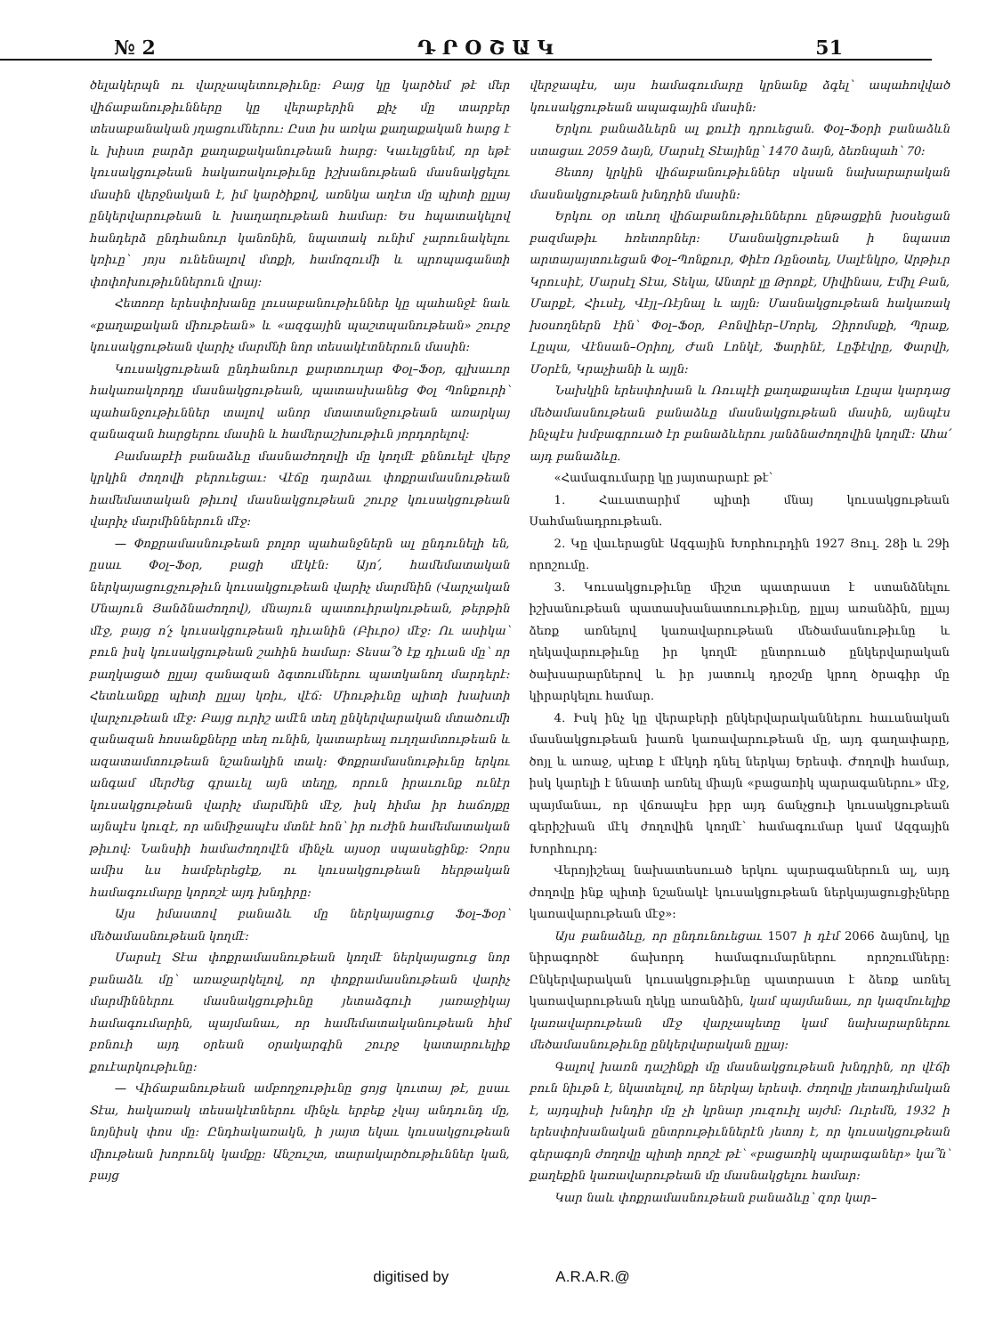№ 2 Դ Ր Օ Շ Ա Կ 51
ծելակերպն ու վարչապետութիւնը։ Բայց կը կարծեմ թէ մեր վիճաբանութիւնները կը վերաբերին քիչ մը տարբեր տեսաբանական յղացումներու։ Ըստ իս առկա քաղաքական հարց է և խիստ բարձր քաղաքականութեան հարց։ Կաւելցնեմ, որ եթէ կուսակցութեան հակառակութիւնը իշխանութեան մասնակցելու մասին վերջնական է, իմ կարծիքով, առնկա աղէտ մը պիտի ըլլայ ընկերվարութեան և խաղաղութեան համար։ Ես հպատակելով հանդերձ ընդհանուր կանոնին, նպատակ ունիմ չարունակելու կռիւը՝ յոյս ունենալով մտքի, համոզումի և պրոպագանտի փոփոխութիւններուն վրայ։
Հետոռր երեսփոխանը լուսաբանութիւններ կը պահանջէ նաև «քաղաքական միութեան» և «ազգային պաշտպանութեան» շուրջ կուսակցութեան վարիչ մարմնի նոր տեսակէտներուն մասին։
Կուսակցութեան ընդհանուր քարտուղար Փօլ–Ֆօր, գլխաւոր հակառակորդը մասնակցութեան, պատասխանեց Փօլ Պոնքուրի՝ պահանջութիւններ տալով անոր մտատանջութեան առարկայ զանազան հարցերու մասին և համերաշխութիւն յորդորելով։
Բամսաբէի բանաձևը մասնաժողովի մը կողմէ քննուելէ վերջ կրկին ժողովի բերուեցաւ։ Վէճը դարձաւ փոքրամասնութեան համեմատական թիւով մասնակցութեան շուրջ կուսակցութեան վարիչ մարմիններուն մէջ։
— Փոքրամասնութեան բոլոր պահանջներն ալ ընդունելի են, ըսաւ Փօլ–Ֆօր, բացի մէկէն։ Այո՛, համեմատական ներկայացուցչութիւն կուսակցութեան վարիչ մարմնին (Վարչական Մնայուն Յանձնաժողով), մնայուն պատուիրակութեան, թերթին մէջ, բայց ո՛չ կուսակցութեան դիւանին (Բիւրօ) մէջ։ Ու ասիկա՝ բուն իսկ կուսակցութեան շահին համար։ Տեսա՞ծ էք դիւան մը՝ որ բաղկացած ըլլայ զանազան ձգտումներու պատկանող մարդերէ։ Հետևանքը պիտի ըլլայ կռիւ, վէճ։ Միութիւնը պիտի խախտի վարչութեան մէջ։ Բայց ուրիշ ամէն տեղ ընկերվարական մտածումի զանազան հոսանքները տեղ ունին, կատարեալ ուղղամտութեան և ազատամտութեան նշանակին տակ։ Փոքրամասնութիւնը երկու անգամ մերժեց գրաւել այն տեղը, որուն իրաւունք ունէր կուսակցութեան վարիչ մարմնին մէջ, իսկ հիմա իր հաճոյքը այնպէս կուզէ, որ անմիջապէս մտնէ հոն՝ իր ուժին համեմատական թիւով։ Նանսիի համաժողովէն մինչև այսօր սպասեցինք։ Չորս ամիս ևս համբերեցէք, ու կուսակցութեան հերթական համագումարը կորոշէ այդ խնդիրը։
Այս իմաստով բանաձև մը ներկայացուց Ֆօլ–Ֆօր՝ մեծամասնութեան կողմէ։
Մարսէլ Տէա փոքրամասնութեան կողմէ ներկայացուց նոր բանաձև մը՝ առաջարկելով, որ փոքրամասնութեան վարիչ մարմիններու մասնակցութիւնը յետաձգուի յառաջիկայ համագումարին, պայմանաւ, որ համեմատականութեան հիմ բռնուի այդ օրեան օրակարգին շուրջ կատարուելիք քուէարկութիւնը։
— Վիճաբանութեան ամբողջութիւնը ցոյց կուտայ թէ, ըսաւ Տէա, հակառակ տեսակէտներու մինչև երբեք չկայ անդունդ մը, նոյնիսկ փոս մը։ Ընդհակառակն, ի յայտ եկաւ կուսակցութեան միութեան խորունկ կամքը։ Անշուշտ, տարակարծութիւններ կան, բայց
վերջապէս, այս համագումարը կրնանք ձգել՝ ապահովված կուսակցութեան ապագային մասին։
Երկու բանաձևերն ալ քուէի դրուեցան․ Փօլ–Ֆօրի բանաձևն ստացաւ 2059 ձայն, Մարսէլ Տէայինը՝ 1470 ձայն, ձեռնպահ՝ 70։
Յետոյ կրկին վիճաբանութիւններ սկսան նախարարական մասնակցութեան խնդրին մասին։
Երկու օր տևող վիճաբանութիւններու ընթացքին խօսեցան բազմաթիւ հռետորներ։ Մասնակցութեան ի նպաստ արտայայտուեցան Փօլ–Պոնքուր, Փիէռ Ռընօտել, Սալէնկրօ, Արթիւր Կրուսիէ, Մարսէլ Տէա, Տեկա, Անտրէ լը Թրոքէ, Սիվինաս, Էմիլ Բան, Մարքէ, Հիւսէլ, Վէյլ–Ռէյնալ և այլն։ Մասնակցութեան հակառակ խօսողներն էին՝ Փօլ–Ֆօր, Բոնվիեր–Մորել, Զիրոմսքի, Պրաք, Լըպա, Վէնսան–Օրիոլ, Ժան Լոնկէ, Ֆարինէ, Լըֆէվրը, Փարվի, Մօրէն, Կրաչիանի և այլն։
Նախկին երեսփոխան և Ռուպէի քաղաքապետ Լըպա կարդաց մեծամասնութեան բանաձևը մասնակցութեան մասին, այնպէս ինչպէս խմբագրուած էր բանաձևերու յանձնաժողովին կողմէ։ Ահա՛ այդ բանաձևը․
«Համագումարը կը յայտարարէ թէ՝
1․ Հաւատարիմ պիտի մնայ կուսակցութեան Սահմանադրութեան․
2․ Կը վաւերացնէ Ազգային Խորհուրդին 1927 Յուլ. 28ի և 29ի որոշումը․
3․ Կուսակցութիւնը միշտ պատրաստ է ստանձնելու իշխանութեան պատասխանատուութիւնը, ըլլայ առանձին, ըլլայ ձեռք առնելով կառավարութեան մեծամասնութիւնը և ղեկավարութիւնը իր կողմէ ընտրուած ընկերվարական ծախսարարներով և իր յատուկ դրօշմը կրող ծրագիր մը կիրարկելու համար․
4․ Իսկ ինչ կը վերաբերի ընկերվարականներու հաւանական մասնակցութեան խառն կառավարութեան մը, այդ գաղափարը, ծոյլ և առաջ, պէտք է մէկդի դնել ներկայ Երեսփ․ Ժողովի համար, իսկ կարելի է ննատի առնել միայն «բացառիկ պարագաներու» մէջ, պայմանաւ, որ վճռապէս իբր այդ ճանչցուի կուսակցութեան գերիշխան մէկ ժողովին կողմէ՝ համագումար կամ Ազգային Խորհուրդ։
Վերոյիշեալ նախատեսուած երկու պարագաներուն ալ, այդ ժողովը ինք պիտի նշանակէ կուսակցութեան ներկայացուցիչները կառավարութեան մէջ»։
Այս բանաձևը, որ ընդունուեցաւ 1507 ի դէմ 2066 ձայնով, կը նիրագործէ ճախորդ համագումարներու որոշումները։ Ընկերվարական կուսակցութիւնը պատրաստ է ձեռք առնել կառավարութեան ղեկը առանձին, կամ պայմանաւ, որ կազմուելիք կառավարութեան մէջ վարչապետը կամ նախարարներու մեծամասնութիւնը ընկերվարական ըլլայ։
Գալով խառն դաշինքի մը մասնակցութեան խնդրին, որ վէճի բուն նիւթն է, նկատելով, որ ներկայ երեսփ․ ժողովը յետադիմական է, այդպիսի խնդիր մը չի կրնար յուզուիլ այժմ։ Ուրեմն, 1932 ի երեսփոխանական ընտրութիւններէն յետոյ է, որ կուսակցութեան գերագոյն ժողովը պիտի որոշէ թէ՝ «բացառիկ պարագաներ» կա՞ն՝ քաղեքին կառավարութեան մը մասնակցելու համար։
Կար նաև փոքրամասնութեան բանաձևը՝ զոր կար–
digitised by A.R.A.R.@